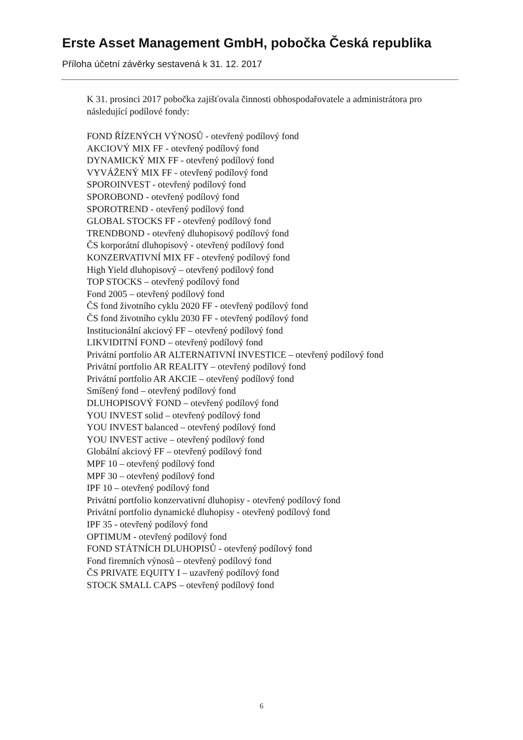Erste Asset Management GmbH, pobočka Česká republika
Příloha účetní závěrky sestavená k 31. 12. 2017
K 31. prosinci 2017 pobočka zajišťovala činnosti obhospodařovatele a administrátora pro následující podílové fondy:
FOND ŘÍZENÝCH VÝNOSŮ - otevřený podílový fond
AKCIOVÝ MIX FF - otevřený podílový fond
DYNAMICKÝ MIX FF - otevřený podílový fond
VYVÁŽENÝ MIX FF - otevřený podílový fond
SPOROINVEST - otevřený podílový fond
SPOROBOND - otevřený podílový fond
SPOROTREND - otevřený podílový fond
GLOBAL STOCKS FF - otevřený podílový fond
TRENDBOND - otevřený dluhopisový podílový fond
ČS korporátní dluhopisový - otevřený podílový fond
KONZERVATIVNÍ MIX FF - otevřený podílový fond
High Yield dluhopisový – otevřený podílový fond
TOP STOCKS – otevřený podílový fond
Fond 2005 – otevřený podílový fond
ČS fond životního cyklu 2020 FF - otevřený podílový fond
ČS fond životního cyklu 2030 FF - otevřený podílový fond
Institucionální akciový FF – otevřený podílový fond
LIKVIDITNÍ FOND – otevřený podílový fond
Privátní portfolio AR ALTERNATIVNÍ INVESTICE – otevřený podílový fond
Privátní portfolio AR REALITY – otevřený podílový fond
Privátní portfolio AR AKCIE – otevřený podílový fond
Smíšený fond – otevřený podílový fond
DLUHOPISOVÝ FOND – otevřený podílový fond
YOU INVEST solid – otevřený podílový fond
YOU INVEST balanced – otevřený podílový fond
YOU INVEST active – otevřený podílový fond
Globální akciový FF – otevřený podílový fond
MPF 10 – otevřený podílový fond
MPF 30 – otevřený podílový fond
IPF 10 – otevřený podílový fond
Privátní portfolio konzervativní dluhopisy - otevřený podílový fond
Privátní portfolio dynamické dluhopisy - otevřený podílový fond
IPF 35 - otevřený podílový fond
OPTIMUM - otevřený podílový fond
FOND STÁTNÍCH DLUHOPISŮ - otevřený podílový fond
Fond firemních výnosů – otevřený podílový fond
ČS PRIVATE EQUITY I – uzavřený podílový fond
STOCK SMALL CAPS – otevřený podílový fond
6